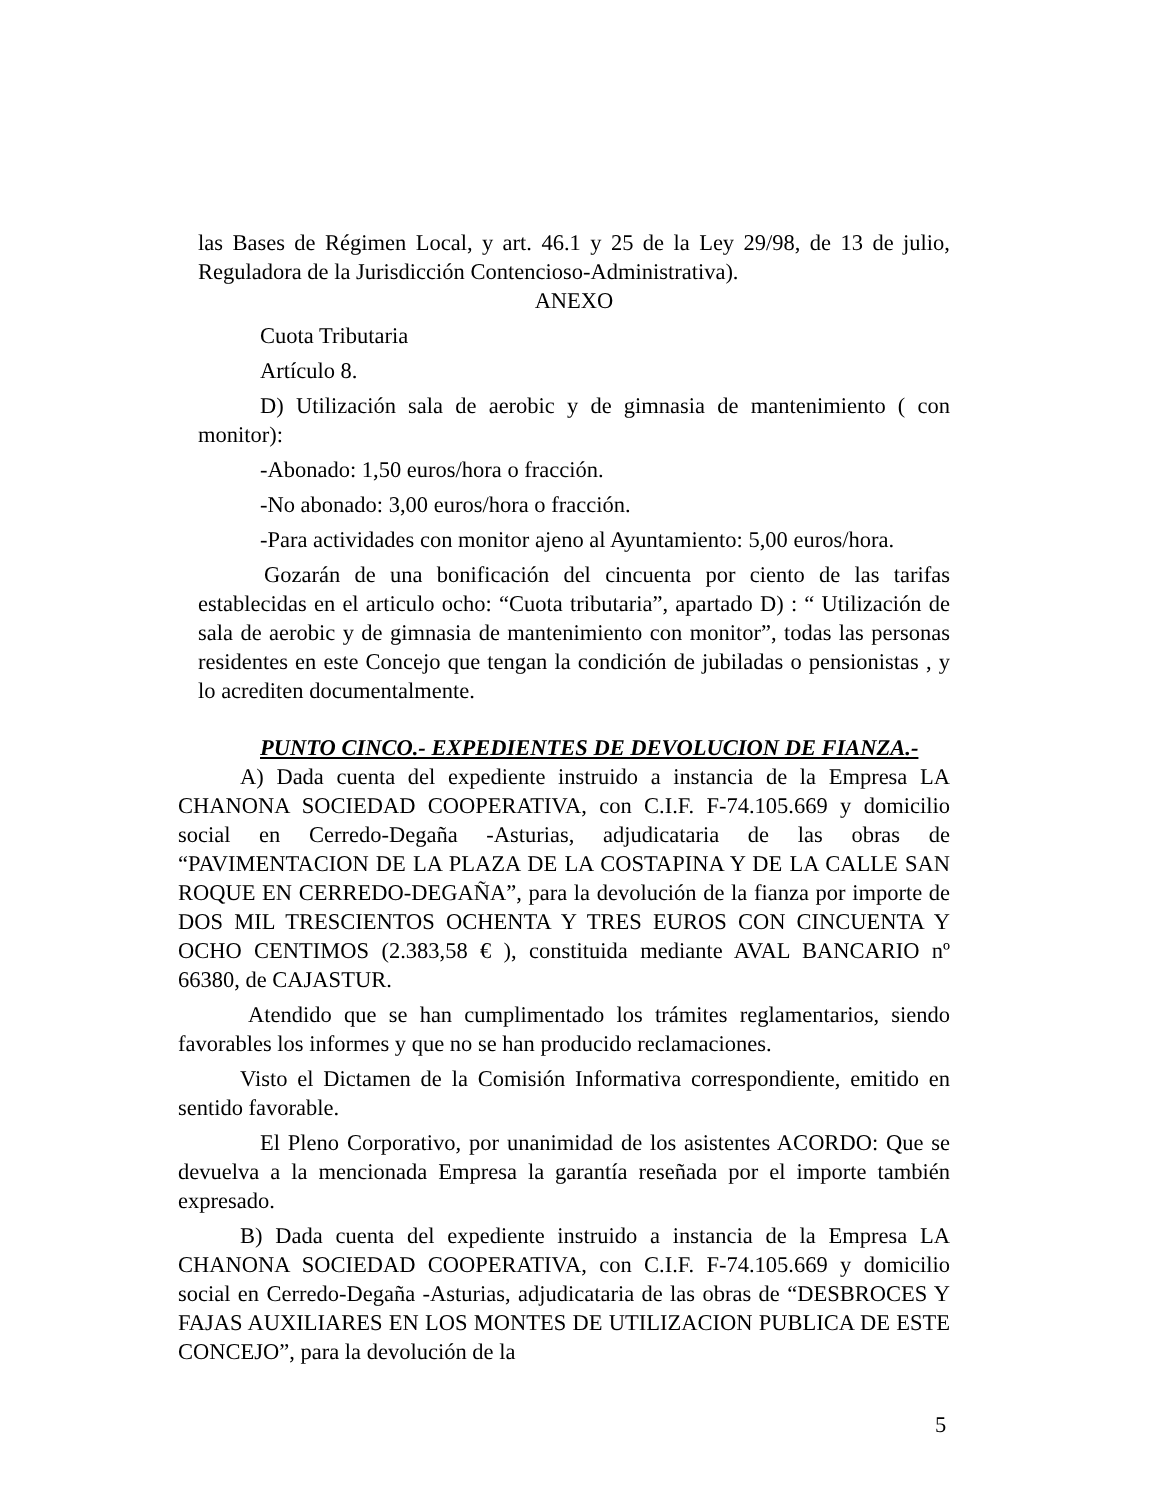las Bases de Régimen Local, y art. 46.1 y 25 de la Ley 29/98, de 13 de julio, Reguladora de la Jurisdicción Contencioso-Administrativa).
ANEXO
Cuota Tributaria
Artículo 8.
D) Utilización sala de aerobic y de gimnasia de mantenimiento ( con monitor):
-Abonado: 1,50 euros/hora o fracción.
-No abonado: 3,00 euros/hora o fracción.
-Para actividades con monitor ajeno al Ayuntamiento: 5,00 euros/hora.
Gozarán de una bonificación del cincuenta por ciento de las tarifas establecidas en el articulo ocho: “Cuota tributaria”, apartado D) : “ Utilización de sala de aerobic y de gimnasia de mantenimiento con monitor”, todas las personas residentes en este Concejo que tengan la condición de jubiladas o pensionistas , y lo acrediten documentalmente.
PUNTO CINCO.- EXPEDIENTES DE DEVOLUCION DE FIANZA.-
A) Dada cuenta del expediente instruido a instancia de la Empresa LA CHANONA SOCIEDAD COOPERATIVA, con C.I.F. F-74.105.669 y domicilio social en Cerredo-Degaña -Asturias, adjudicataria de las obras de “PAVIMENTACION DE LA PLAZA DE LA COSTAPINA Y DE LA CALLE SAN ROQUE EN CERREDO-DEGAÑA”, para la devolución de la fianza por importe de DOS MIL TRESCIENTOS OCHENTA Y TRES EUROS CON CINCUENTA Y OCHO CENTIMOS (2.383,58 € ), constituida mediante AVAL BANCARIO nº 66380, de CAJASTUR.
Atendido que se han cumplimentado los trámites reglamentarios, siendo favorables los informes y que no se han producido reclamaciones.
Visto el Dictamen de la Comisión Informativa correspondiente, emitido en sentido favorable.
El Pleno Corporativo, por unanimidad de los asistentes ACORDO: Que se devuelva a la mencionada Empresa la garantía reseñada por el importe también expresado.
B) Dada cuenta del expediente instruido a instancia de la Empresa LA CHANONA SOCIEDAD COOPERATIVA, con C.I.F. F-74.105.669 y domicilio social en Cerredo-Degaña -Asturias, adjudicataria de las obras de “DESBROCES Y FAJAS AUXILIARES EN LOS MONTES DE UTILIZACION PUBLICA DE ESTE CONCEJO”, para la devolución de la
5